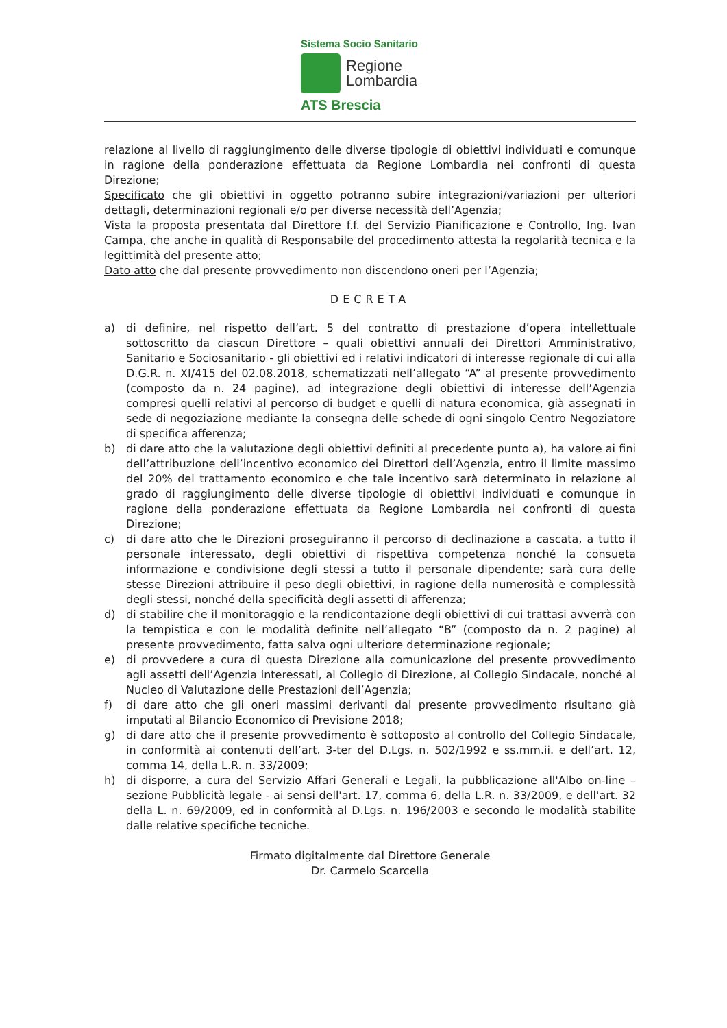Sistema Socio Sanitario
Regione
Lombardia
ATS Brescia
relazione al livello di raggiungimento delle diverse tipologie di obiettivi individuati e comunque in ragione della ponderazione effettuata da Regione Lombardia nei confronti di questa Direzione;
Specificato che gli obiettivi in oggetto potranno subire integrazioni/variazioni per ulteriori dettagli, determinazioni regionali e/o per diverse necessità dell’Agenzia;
Vista la proposta presentata dal Direttore f.f. del Servizio Pianificazione e Controllo, Ing. Ivan Campa, che anche in qualità di Responsabile del procedimento attesta la regolarità tecnica e la legittimità del presente atto;
Dato atto che dal presente provvedimento non discendono oneri per l’Agenzia;
DECRETA
a) di definire, nel rispetto dell’art. 5 del contratto di prestazione d’opera intellettuale sottoscritto da ciascun Direttore – quali obiettivi annuali dei Direttori Amministrativo, Sanitario e Sociosanitario - gli obiettivi ed i relativi indicatori di interesse regionale di cui alla D.G.R. n. XI/415 del 02.08.2018, schematizzati nell’allegato “A” al presente provvedimento (composto da n. 24 pagine), ad integrazione degli obiettivi di interesse dell’Agenzia compresi quelli relativi al percorso di budget e quelli di natura economica, già assegnati in sede di negoziazione mediante la consegna delle schede di ogni singolo Centro Negoziatore di specifica afferenza;
b) di dare atto che la valutazione degli obiettivi definiti al precedente punto a), ha valore ai fini dell’attribuzione dell’incentivo economico dei Direttori dell’Agenzia, entro il limite massimo del 20% del trattamento economico e che tale incentivo sarà determinato in relazione al grado di raggiungimento delle diverse tipologie di obiettivi individuati e comunque in ragione della ponderazione effettuata da Regione Lombardia nei confronti di questa Direzione;
c) di dare atto che le Direzioni proseguiranno il percorso di declinazione a cascata, a tutto il personale interessato, degli obiettivi di rispettiva competenza nonché la consueta informazione e condivisione degli stessi a tutto il personale dipendente; sarà cura delle stesse Direzioni attribuire il peso degli obiettivi, in ragione della numerosità e complessità degli stessi, nonché della specificità degli assetti di afferenza;
d) di stabilire che il monitoraggio e la rendicontazione degli obiettivi di cui trattasi avverrà con la tempistica e con le modalità definite nell’allegato “B” (composto da n. 2 pagine) al presente provvedimento, fatta salva ogni ulteriore determinazione regionale;
e) di provvedere a cura di questa Direzione alla comunicazione del presente provvedimento agli assetti dell’Agenzia interessati, al Collegio di Direzione, al Collegio Sindacale, nonché al Nucleo di Valutazione delle Prestazioni dell’Agenzia;
f) di dare atto che gli oneri massimi derivanti dal presente provvedimento risultano già imputati al Bilancio Economico di Previsione 2018;
g) di dare atto che il presente provvedimento è sottoposto al controllo del Collegio Sindacale, in conformità ai contenuti dell’art. 3-ter del D.Lgs. n. 502/1992 e ss.mm.ii. e dell’art. 12, comma 14, della L.R. n. 33/2009;
h) di disporre, a cura del Servizio Affari Generali e Legali, la pubblicazione all'Albo on-line – sezione Pubblicità legale - ai sensi dell'art. 17, comma 6, della L.R. n. 33/2009, e dell'art. 32 della L. n. 69/2009, ed in conformità al D.Lgs. n. 196/2003 e secondo le modalità stabilite dalle relative specifiche tecniche.
Firmato digitalmente dal Direttore Generale
Dr. Carmelo Scarcella